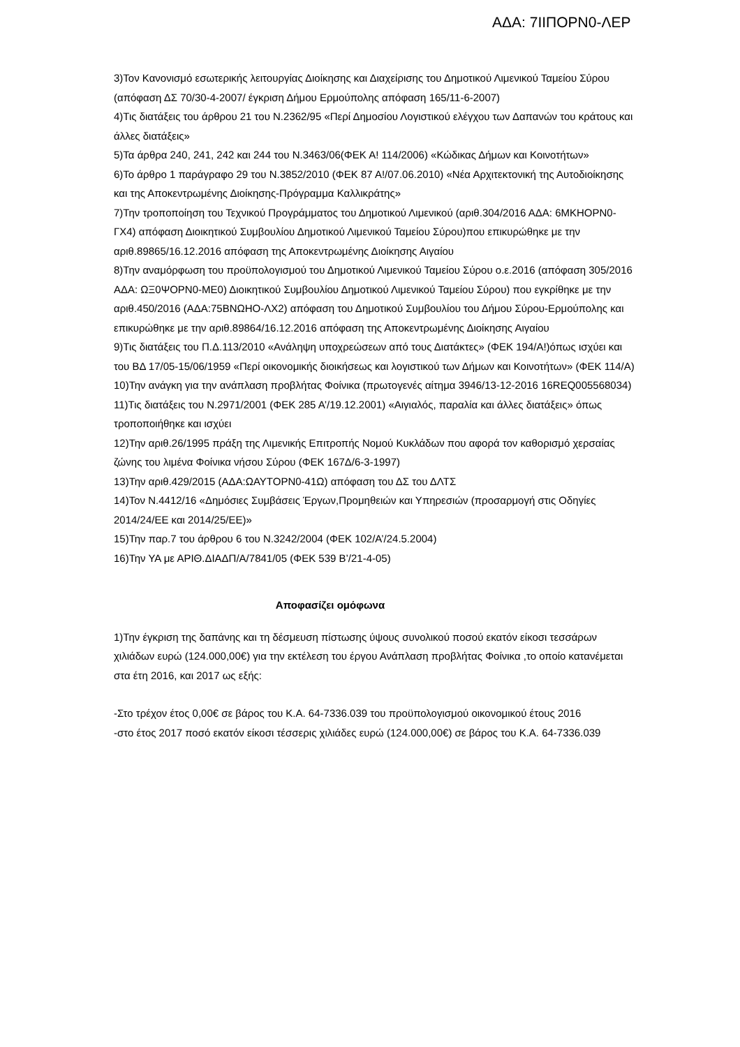ΑΔΑ: 7ΙΙΠΟΡΝ0-ΛΕΡ
3)Τον Κανονισμό εσωτερικής λειτουργίας Διοίκησης και Διαχείρισης του Δημοτικού Λιμενικού Ταμείου Σύρου (απόφαση ΔΣ 70/30-4-2007/ έγκριση Δήμου Ερμούπολης απόφαση 165/11-6-2007)
4)Τις διατάξεις του άρθρου 21 του Ν.2362/95 «Περί Δημοσίου Λογιστικού ελέγχου των Δαπανών του κράτους και άλλες διατάξεις»
5)Τα άρθρα 240, 241, 242 και 244 του Ν.3463/06(ΦΕΚ Α! 114/2006) «Κώδικας Δήμων και Κοινοτήτων»
6)Το άρθρο 1 παράγραφο 29 του Ν.3852/2010 (ΦΕΚ 87 Α!/07.06.2010) «Νέα Αρχιτεκτονική της Αυτοδιοίκησης και της Αποκεντρωμένης Διοίκησης-Πρόγραμμα Καλλικράτης»
7)Την τροποποίηση του Τεχνικού Προγράμματος του Δημοτικού Λιμενικού (αριθ.304/2016 ΑΔΑ: 6ΜΚΗΟΡΝ0-ΓΧ4) απόφαση Διοικητικού Συμβουλίου Δημοτικού Λιμενικού Ταμείου Σύρου)που επικυρώθηκε με την αριθ.89865/16.12.2016 απόφαση της Αποκεντρωμένης Διοίκησης Αιγαίου
8)Την αναμόρφωση του προϋπολογισμού του Δημοτικού Λιμενικού Ταμείου Σύρου ο.ε.2016 (απόφαση 305/2016 ΑΔΑ: ΩΞ0ΨΟΡΝ0-ΜΕ0) Διοικητικού Συμβουλίου Δημοτικού Λιμενικού Ταμείου Σύρου) που εγκρίθηκε με την αριθ.450/2016 (ΑΔΑ:75ΒΝΩΗΟ-ΛΧ2) απόφαση του Δημοτικού Συμβουλίου του Δήμου Σύρου-Ερμούπολης και επικυρώθηκε με την αριθ.89864/16.12.2016 απόφαση της Αποκεντρωμένης Διοίκησης Αιγαίου
9)Τις διατάξεις του Π.Δ.113/2010 «Ανάληψη υποχρεώσεων από τους Διατάκτες» (ΦΕΚ 194/Α!)όπως ισχύει και του ΒΔ 17/05-15/06/1959 «Περί οικονομικής διοικήσεως και λογιστικού των Δήμων και Κοινοτήτων» (ΦΕΚ 114/Α)
10)Την ανάγκη για την ανάπλαση προβλήτας Φοίνικα (πρωτογενές αίτημα 3946/13-12-2016 16REQ005568034)
11)Τις διατάξεις του Ν.2971/2001 (ΦΕΚ 285 Α’/19.12.2001) «Αιγιαλός, παραλία και άλλες διατάξεις» όπως τροποποιήθηκε και ισχύει
12)Την αριθ.26/1995 πράξη της Λιμενικής Επιτροπής Νομού Κυκλάδων που αφορά τον καθορισμό χερσαίας ζώνης του λιμένα Φοίνικα νήσου Σύρου (ΦΕΚ 167Δ/6-3-1997)
13)Την αριθ.429/2015 (ΑΔΑ:ΩΑΥΤΟΡΝ0-41Ω) απόφαση του ΔΣ του ΔΛΤΣ
14)Τον Ν.4412/16 «Δημόσιες Συμβάσεις Έργων,Προμηθειών και Υπηρεσιών (προσαρμογή στις Οδηγίες 2014/24/ΕΕ και 2014/25/ΕΕ)»
15)Την παρ.7 του άρθρου 6 του Ν.3242/2004 (ΦΕΚ 102/Α’/24.5.2004)
16)Την ΥΑ με ΑΡΙΘ.ΔΙΑΔΠ/Α/7841/05 (ΦΕΚ 539 Β’/21-4-05)
Αποφασίζει ομόφωνα
1)Την έγκριση της δαπάνης και τη δέσμευση πίστωσης ύψους συνολικού ποσού εκατόν είκοσι τεσσάρων χιλιάδων ευρώ (124.000,00€) για την εκτέλεση του έργου Ανάπλαση προβλήτας Φοίνικα ,το οποίο κατανέμεται στα έτη 2016, και 2017 ως εξής:
-Στο τρέχον έτος 0,00€ σε βάρος του Κ.Α. 64-7336.039 του προϋπολογισμού οικονομικού έτους 2016
-στο έτος 2017 ποσό εκατόν είκοσι τέσσερις χιλιάδες ευρώ (124.000,00€) σε βάρος του Κ.Α. 64-7336.039